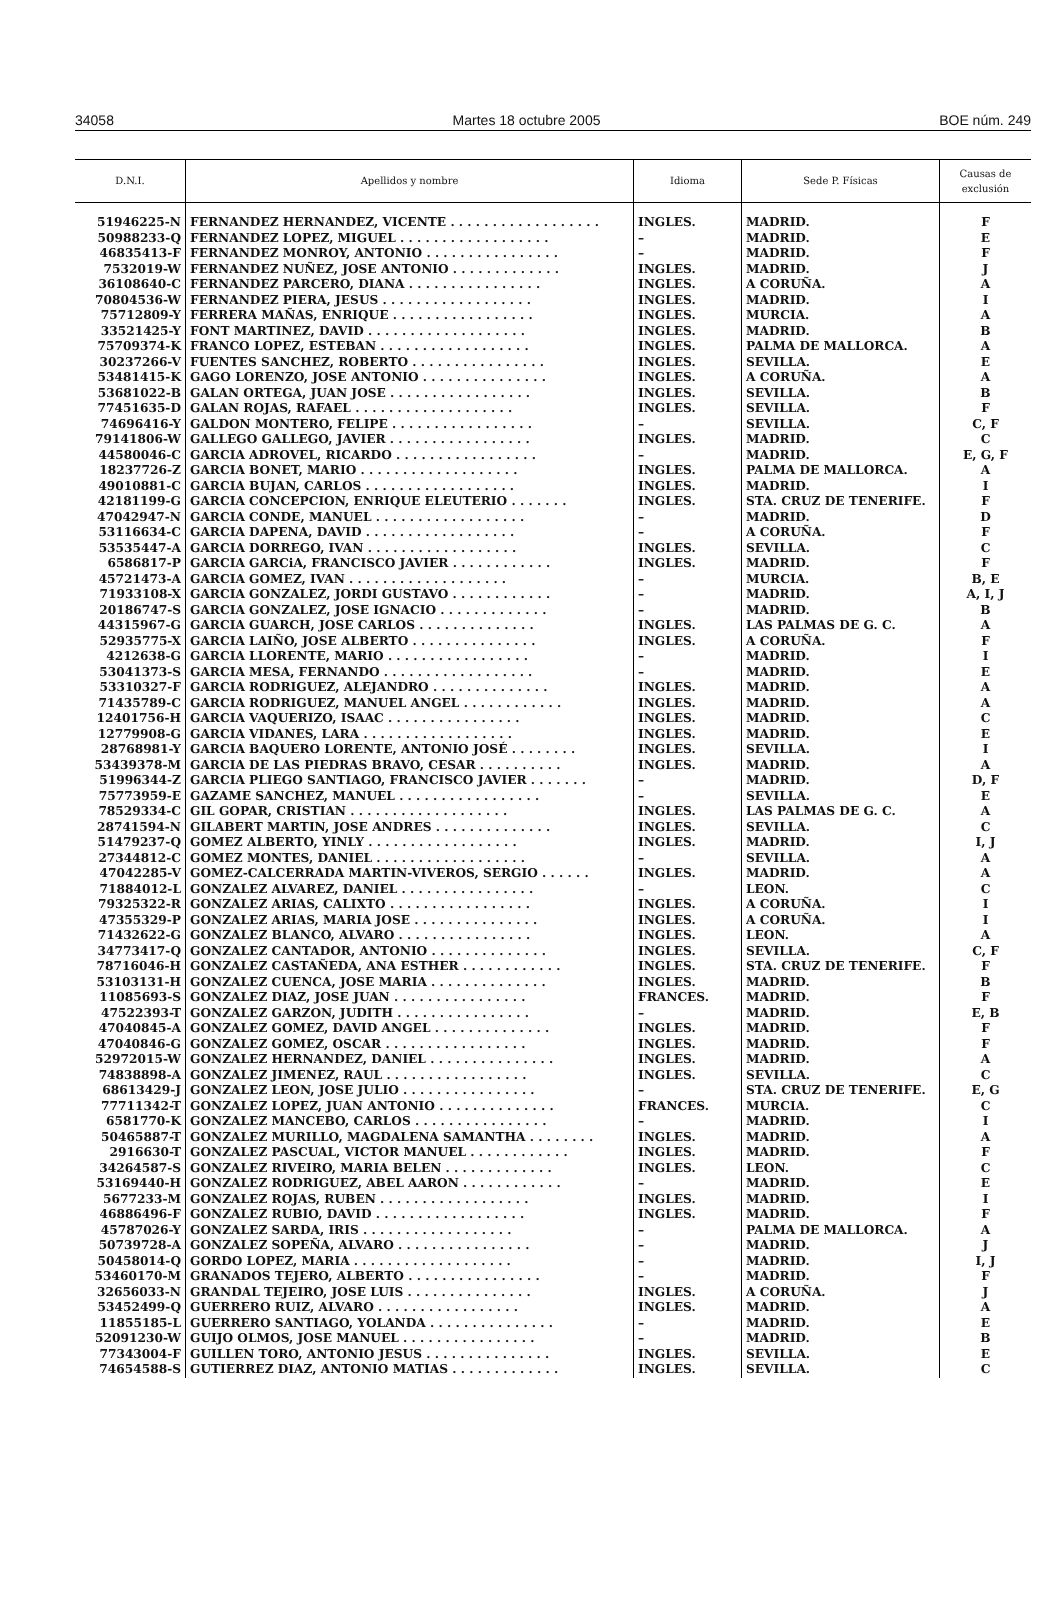34058 Martes 18 octubre 2005 BOE núm. 249
| D.N.I. | Apellidos y nombre | Idioma | Sede P. Físicas | Causas de exclusión |
| --- | --- | --- | --- | --- |
| 51946225-N | FERNANDEZ HERNANDEZ, VICENTE . . . . . . . . . . . . . . . . . . | INGLES. | MADRID. | F |
| 50988233-Q | FERNANDEZ LOPEZ, MIGUEL . . . . . . . . . . . . . . . . . . | – | MADRID. | E |
| 46835413-F | FERNANDEZ MONROY, ANTONIO . . . . . . . . . . . . . . . . | – | MADRID. | F |
| 7532019-W | FERNANDEZ NUÑEZ, JOSE ANTONIO . . . . . . . . . . . . . | INGLES. | MADRID. | J |
| 36108640-C | FERNANDEZ PARCERO, DIANA . . . . . . . . . . . . . . . . | INGLES. | A CORUÑA. | A |
| 70804536-W | FERNANDEZ PIERA, JESUS . . . . . . . . . . . . . . . . . . | INGLES. | MADRID. | I |
| 75712809-Y | FERRERA MAÑAS, ENRIQUE . . . . . . . . . . . . . . . . . | INGLES. | MURCIA. | A |
| 33521425-Y | FONT MARTINEZ, DAVID . . . . . . . . . . . . . . . . . . . | INGLES. | MADRID. | B |
| 75709374-K | FRANCO LOPEZ, ESTEBAN . . . . . . . . . . . . . . . . . . | INGLES. | PALMA DE MALLORCA. | A |
| 30237266-V | FUENTES SANCHEZ, ROBERTO . . . . . . . . . . . . . . . . | INGLES. | SEVILLA. | E |
| 53481415-K | GAGO LORENZO, JOSE ANTONIO . . . . . . . . . . . . . . . | INGLES. | A CORUÑA. | A |
| 53681022-B | GALAN ORTEGA, JUAN JOSE . . . . . . . . . . . . . . . . . | INGLES. | SEVILLA. | B |
| 77451635-D | GALAN ROJAS, RAFAEL . . . . . . . . . . . . . . . . . . . | INGLES. | SEVILLA. | F |
| 74696416-Y | GALDON MONTERO, FELIPE . . . . . . . . . . . . . . . . . | – | SEVILLA. | C, F |
| 79141806-W | GALLEGO GALLEGO, JAVIER . . . . . . . . . . . . . . . . . | INGLES. | MADRID. | C |
| 44580046-C | GARCIA ADROVEL, RICARDO . . . . . . . . . . . . . . . . . | – | MADRID. | E, G, F |
| 18237726-Z | GARCIA BONET, MARIO . . . . . . . . . . . . . . . . . . . | INGLES. | PALMA DE MALLORCA. | A |
| 49010881-C | GARCIA BUJAN, CARLOS . . . . . . . . . . . . . . . . . . | INGLES. | MADRID. | I |
| 42181199-G | GARCIA CONCEPCION, ENRIQUE ELEUTERIO . . . . . . . | INGLES. | STA. CRUZ DE TENERIFE. | F |
| 47042947-N | GARCIA CONDE, MANUEL . . . . . . . . . . . . . . . . . . | – | MADRID. | D |
| 53116634-C | GARCIA DAPENA, DAVID . . . . . . . . . . . . . . . . . . | – | A CORUÑA. | F |
| 53535447-A | GARCIA DORREGO, IVAN . . . . . . . . . . . . . . . . . . | INGLES. | SEVILLA. | C |
| 6586817-P | GARCIA GARCiA, FRANCISCO JAVIER . . . . . . . . . . . . | INGLES. | MADRID. | F |
| 45721473-A | GARCIA GOMEZ, IVAN . . . . . . . . . . . . . . . . . . . | – | MURCIA. | B, E |
| 71933108-X | GARCIA GONZALEZ, JORDI GUSTAVO . . . . . . . . . . . . | – | MADRID. | A, I, J |
| 20186747-S | GARCIA GONZALEZ, JOSE IGNACIO . . . . . . . . . . . . . | – | MADRID. | B |
| 44315967-G | GARCIA GUARCH, JOSE CARLOS . . . . . . . . . . . . . . | INGLES. | LAS PALMAS DE G. C. | A |
| 52935775-X | GARCIA LAIÑO, JOSE ALBERTO . . . . . . . . . . . . . . . | INGLES. | A CORUÑA. | F |
| 4212638-G | GARCIA LLORENTE, MARIO . . . . . . . . . . . . . . . . . | – | MADRID. | I |
| 53041373-S | GARCIA MESA, FERNANDO . . . . . . . . . . . . . . . . . . | – | MADRID. | E |
| 53310327-F | GARCIA RODRIGUEZ, ALEJANDRO . . . . . . . . . . . . . . | INGLES. | MADRID. | A |
| 71435789-C | GARCIA RODRIGUEZ, MANUEL ANGEL . . . . . . . . . . . . | INGLES. | MADRID. | A |
| 12401756-H | GARCIA VAQUERIZO, ISAAC . . . . . . . . . . . . . . . . | INGLES. | MADRID. | C |
| 12779908-G | GARCIA VIDANES, LARA . . . . . . . . . . . . . . . . . . | INGLES. | MADRID. | E |
| 28768981-Y | GARCIA BAQUERO LORENTE, ANTONIO JOSÉ . . . . . . . . | INGLES. | SEVILLA. | I |
| 53439378-M | GARCIA DE LAS PIEDRAS BRAVO, CESAR . . . . . . . . . . | INGLES. | MADRID. | A |
| 51996344-Z | GARCIA PLIEGO SANTIAGO, FRANCISCO JAVIER . . . . . . . | – | MADRID. | D, F |
| 75773959-E | GAZAME SANCHEZ, MANUEL . . . . . . . . . . . . . . . . . | – | SEVILLA. | E |
| 78529334-C | GIL GOPAR, CRISTIAN . . . . . . . . . . . . . . . . . . . | INGLES. | LAS PALMAS DE G. C. | A |
| 28741594-N | GILABERT MARTIN, JOSE ANDRES . . . . . . . . . . . . . . | INGLES. | SEVILLA. | C |
| 51479237-Q | GOMEZ ALBERTO, YINLY . . . . . . . . . . . . . . . . . . | INGLES. | MADRID. | I, J |
| 27344812-C | GOMEZ MONTES, DANIEL . . . . . . . . . . . . . . . . . . | – | SEVILLA. | A |
| 47042285-V | GOMEZ-CALCERRADA MARTIN-VIVEROS, SERGIO . . . . . . | INGLES. | MADRID. | A |
| 71884012-L | GONZALEZ ALVAREZ, DANIEL . . . . . . . . . . . . . . . . | – | LEON. | C |
| 79325322-R | GONZALEZ ARIAS, CALIXTO . . . . . . . . . . . . . . . . . | INGLES. | A CORUÑA. | I |
| 47355329-P | GONZALEZ ARIAS, MARIA JOSE . . . . . . . . . . . . . . . | INGLES. | A CORUÑA. | I |
| 71432622-G | GONZALEZ BLANCO, ALVARO . . . . . . . . . . . . . . . . | INGLES. | LEON. | A |
| 34773417-Q | GONZALEZ CANTADOR, ANTONIO . . . . . . . . . . . . . . | INGLES. | SEVILLA. | C, F |
| 78716046-H | GONZALEZ CASTAÑEDA, ANA ESTHER . . . . . . . . . . . . | INGLES. | STA. CRUZ DE TENERIFE. | F |
| 53103131-H | GONZALEZ CUENCA, JOSE MARIA . . . . . . . . . . . . . . | INGLES. | MADRID. | B |
| 11085693-S | GONZALEZ DIAZ, JOSE JUAN . . . . . . . . . . . . . . . . | FRANCES. | MADRID. | F |
| 47522393-T | GONZALEZ GARZON, JUDITH . . . . . . . . . . . . . . . . | – | MADRID. | E, B |
| 47040845-A | GONZALEZ GOMEZ, DAVID ANGEL . . . . . . . . . . . . . . | INGLES. | MADRID. | F |
| 47040846-G | GONZALEZ GOMEZ, OSCAR . . . . . . . . . . . . . . . . . | INGLES. | MADRID. | F |
| 52972015-W | GONZALEZ HERNANDEZ, DANIEL . . . . . . . . . . . . . . . | INGLES. | MADRID. | A |
| 74838898-A | GONZALEZ JIMENEZ, RAUL . . . . . . . . . . . . . . . . . | INGLES. | SEVILLA. | C |
| 68613429-J | GONZALEZ LEON, JOSE JULIO . . . . . . . . . . . . . . . . | – | STA. CRUZ DE TENERIFE. | E, G |
| 77711342-T | GONZALEZ LOPEZ, JUAN ANTONIO . . . . . . . . . . . . . . | FRANCES. | MURCIA. | C |
| 6581770-K | GONZALEZ MANCEBO, CARLOS . . . . . . . . . . . . . . . . | – | MADRID. | I |
| 50465887-T | GONZALEZ MURILLO, MAGDALENA SAMANTHA . . . . . . . . | INGLES. | MADRID. | A |
| 2916630-T | GONZALEZ PASCUAL, VICTOR MANUEL . . . . . . . . . . . . | INGLES. | MADRID. | F |
| 34264587-S | GONZALEZ RIVEIRO, MARIA BELEN . . . . . . . . . . . . . | INGLES. | LEON. | C |
| 53169440-H | GONZALEZ RODRIGUEZ, ABEL AARON . . . . . . . . . . . . | – | MADRID. | E |
| 5677233-M | GONZALEZ ROJAS, RUBEN . . . . . . . . . . . . . . . . . . | INGLES. | MADRID. | I |
| 46886496-F | GONZALEZ RUBIO, DAVID . . . . . . . . . . . . . . . . . . | INGLES. | MADRID. | F |
| 45787026-Y | GONZALEZ SARDA, IRIS . . . . . . . . . . . . . . . . . . | – | PALMA DE MALLORCA. | A |
| 50739728-A | GONZALEZ SOPEÑA, ALVARO . . . . . . . . . . . . . . . . | – | MADRID. | J |
| 50458014-Q | GORDO LOPEZ, MARIA . . . . . . . . . . . . . . . . . . . | – | MADRID. | I, J |
| 53460170-M | GRANADOS TEJERO, ALBERTO . . . . . . . . . . . . . . . . | – | MADRID. | F |
| 32656033-N | GRANDAL TEJEIRO, JOSE LUIS . . . . . . . . . . . . . . . | INGLES. | A CORUÑA. | J |
| 53452499-Q | GUERRERO RUIZ, ALVARO . . . . . . . . . . . . . . . . . | INGLES. | MADRID. | A |
| 11855185-L | GUERRERO SANTIAGO, YOLANDA . . . . . . . . . . . . . . . | – | MADRID. | E |
| 52091230-W | GUIJO OLMOS, JOSE MANUEL . . . . . . . . . . . . . . . . | – | MADRID. | B |
| 77343004-F | GUILLEN TORO, ANTONIO JESUS . . . . . . . . . . . . . . . | INGLES. | SEVILLA. | E |
| 74654588-S | GUTIERREZ DIAZ, ANTONIO MATIAS . . . . . . . . . . . . . | INGLES. | SEVILLA. | C |